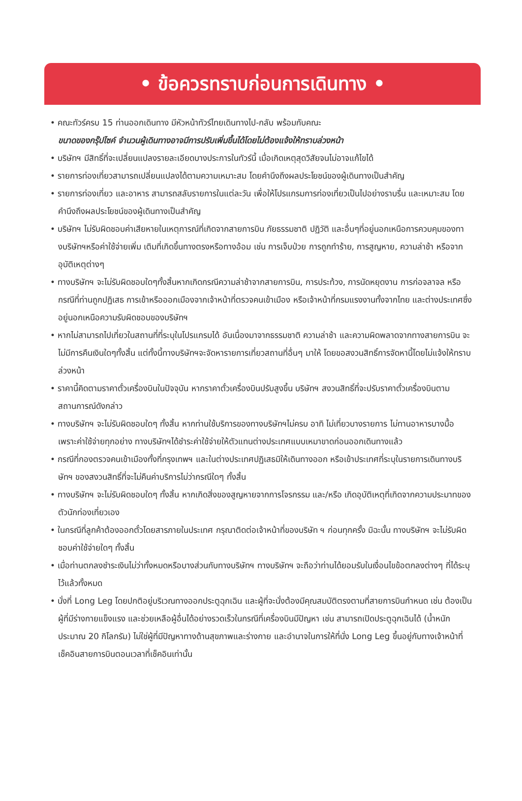• ข้อควรทราบก่อนการเดินทาง •
• คณะทัวร์ครบ 15 ท่านออกเดินทาง มีหัวหน้าทัวร์ไทยเดินทางไป-กลับ พร้อมกับคณะ
ขนาดของกรุ๊ปไซค์ จำนวนผู้เดินทางอาจมีการปรับเพิ่มขึ้นได้โดยไม่ต้องแจ้งให้ทราบล่วงหน้า
• บริษัทฯ มีสิทธิ์ที่จะเปลี่ยนแปลงรายละเอียดบางประการในทัวร์นี้ เมื่อเกิดเหตุสุดวิสัยจนไม่อาจแก้ไขได้
• รายการท่องเที่ยวสามารถเปลี่ยนแปลงได้ตามความเหมาะสม โดยคำนึงถึงผลประโยชน์ของผู้เดินทางเป็นสำคัญ
• รายการท่องเที่ยว และอาหาร สามารถสลับรายการในแต่ละวัน เพื่อให้โปรแกรมการท่องเที่ยวเป็นไปอย่างราบรื่น และเหมาะสม โดยคำนึงถึงผลประโยชน์ของผู้เดินทางเป็นสำคัญ
• บริษัทฯ ไม่รับผิดชอบค่าเสียหายในเหตุการณ์ที่เกิดจากสายการบิน ภัยธรรมชาติ ปฏิวัติ และอื่นๆที่อยู่นอกเหนือการควบคุมของทางบริษัทฯหรือค่าใช้จ่ายเพิ่ม เติมที่เกิดขึ้นทางตรงหรือทางอ้อม เช่น การเจ็บป่วย การถูกทำร้าย, การสูญหาย, ความล่าช้า หรือจากอุบัติเหตุต่างๆ
• ทางบริษัทฯ จะไม่รับผิดชอบใดๆทั้งสิ้นหากเกิดกรณีความล่าช้าจากสายการบิน, การประท้วง, การนัดหยุดงาน การก่อจลาจล หรือกรณีที่ท่านถูกปฏิเสธ การเข้าหรือออกเมืองจากเจ้าหน้าที่ตรวจคนเข้าเมือง หรือเจ้าหน้าที่กรมแรงงานทั้งจากไทย และต่างประเทศซึ่งอยู่นอกเหนือความรับผิดชอบของบริษัทฯ
• หากไม่สามารถไปเที่ยวในสถานที่ที่ระบุในโปรแกรมได้ อันเนื่องมาจากธรรมชาติ ความล่าช้า และความผิดพลาดจากทางสายการบิน จะไม่มีการคืนเงินใดๆทั้งสิ้น แต่ทั้งนี้ทางบริษัทฯจะจัดหารายการเที่ยวสถานที่อื่นๆ มาให้ โดยขอสงวนสิทธิ์การจัดหานี้โดยไม่แจ้งให้ทราบล่วงหน้า
• ราคานี้คิดตามราคาตั๋วเครื่องบินในปัจจุบัน หากราคาตั๋วเครื่องบินปรับสูงขึ้น บริษัทฯ สงวนสิทธิ์ที่จะปรับราคาตั๋วเครื่องบินตามสถานการณ์ดังกล่าว
• ทางบริษัทฯ จะไม่รับผิดชอบใดๆ ทั้งสิ้น หากท่านใช้บริการของทางบริษัทฯไม่ครบ อาทิ ไม่เที่ยวบางรายการ ไม่ทานอาหารบางมื้อ เพราะค่าใช้จ่ายทุกอย่าง ทางบริษัทฯได้ชำระค่าใช้จ่ายให้ตัวแทนต่างประเทศแบบเหมาขาดก่อนออกเดินทางแล้ว
• กรณีที่กองตรวจคนเข้าเมืองทั้งที่กรุงเทพฯ และในต่างประเทศปฏิเสธมิให้เดินทางออก หรือเข้าประเทศที่ระบุในรายการเดินทางบริษัทฯ ของสงวนสิทธิ์ที่จะไม่คืนค่าบริการไม่ว่ากรณีใดๆ ทั้งสิ้น
• ทางบริษัทฯ จะไม่รับผิดชอบใดๆ ทั้งสิ้น หากเกิดสิ่งของสูญหายจากการโจรกรรม และ/หรือ เกิดอุบัติเหตุที่เกิดจากความประมาทของตัวนักท่องเที่ยวเอง
• ในกรณีที่ลูกค้าต้องออกตั๋วโดยสารภายในประเทศ กรุณาติดต่อเจ้าหน้าที่ของบริษัท ฯ ก่อนทุกครั้ง มิฉะนั้น ทางบริษัทฯ จะไม่รับผิดชอบค่าใช้จ่ายใดๆ ทั้งสิ้น
• เมื่อท่านตกลงชำระเงินไม่ว่าทั้งหมดหรือบางส่วนกับทางบริษัทฯ ทางบริษัทฯ จะถือว่าท่านได้ยอมรับในเงื่อนไขข้อตกลงต่างๆ ที่ได้ระบุไว้แล้วทั้งหมด
• นั่งที่ Long Leg โดยปกติอยู่บริเวณทางออกประตูฉุกเฉิน และผู้ที่จะนั่งต้องมีคุณสมบัติตรงตามที่สายการบินกำหนด เช่น ต้องเป็นผู้ที่มีร่างกายแข็งแรง และช่วยเหลือผู้อื่นได้อย่างรวดเร็วในกรณีที่เครื่องบินมีปัญหา เช่น สามารถเปิดประตูฉุกเฉินได้ (น้ำหนักประมาณ 20 กิโลกรัม) ไม่ใช่ผู้ที่มีปัญหาทางด้านสุขภาพและร่างกาย และอำนาจในการให้ที่นั่ง Long Leg ขึ้นอยู่กับทางเจ้าหน้าที่เช็คอินสายการบินตอนเวลาที่เช็คอินเท่านั้น